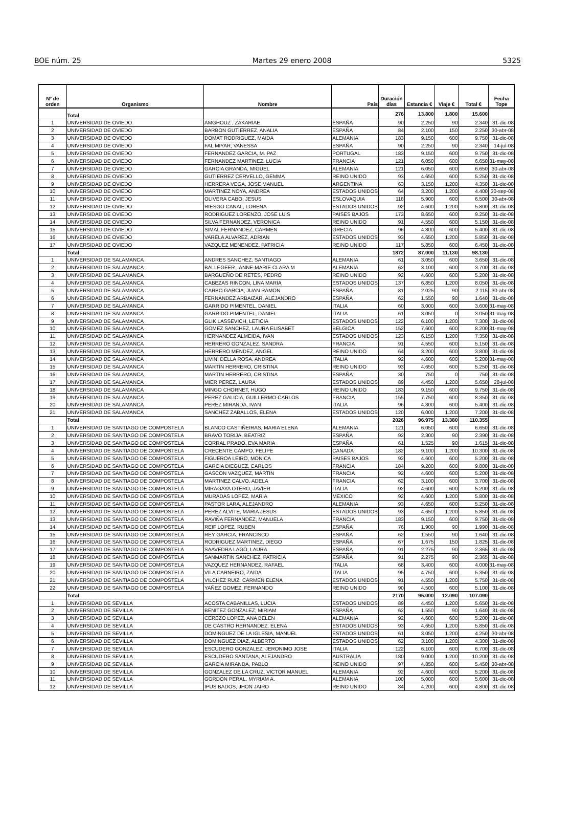BOE núm. 25 Martes 29 enero 2008 5325
| Nº de orden | Organismo | Nombre | País | Duración días | Estancia € | Viaje € | Total € | Fecha Tope |
| --- | --- | --- | --- | --- | --- | --- | --- | --- |
| | Total | | | 276 | 13.800 | 1.800 | 15.600 | |
| 1 | UNIVERSIDAD DE OVIEDO | AMGHOUZ , ZAKARIAE | ESPAÑA | 90 | 2.250 | 90 | 2.340 | 31-dic-08 |
| 2 | UNIVERSIDAD DE OVIEDO | BARBON GUTIERREZ, ANALIA | ESPAÑA | 84 | 2.100 | 150 | 2.250 | 30-abr-08 |
| 3 | UNIVERSIDAD DE OVIEDO | DOMAT RODRIGUEZ, MAIDA | ALEMANIA | 183 | 9.150 | 600 | 9.750 | 31-dic-08 |
| 4 | UNIVERSIDAD DE OVIEDO | FAL MIYAR, VANESSA | ESPAÑA | 90 | 2.250 | 90 | 2.340 | 14-jul-08 |
| 5 | UNIVERSIDAD DE OVIEDO | FERNANDEZ GARCIA, M. PAZ | PORTUGAL | 183 | 9.150 | 600 | 9.750 | 31-dic-08 |
| 6 | UNIVERSIDAD DE OVIEDO | FERNANDEZ MARTINEZ, LUCIA | FRANCIA | 121 | 6.050 | 600 | 6.650 | 31-may-08 |
| 7 | UNIVERSIDAD DE OVIEDO | GARCIA GRANDA, MIGUEL | ALEMANIA | 121 | 6.050 | 600 | 6.650 | 30-abr-08 |
| 8 | UNIVERSIDAD DE OVIEDO | GUTIERREZ CERVELLO, GEMMA | REINO UNIDO | 93 | 4.650 | 600 | 5.250 | 31-dic-08 |
| 9 | UNIVERSIDAD DE OVIEDO | HERRERA VEGA, JOSE MANUEL | ARGENTINA | 63 | 3.150 | 1.200 | 4.350 | 31-dic-08 |
| 10 | UNIVERSIDAD DE OVIEDO | MARTINEZ NOYA, ANDREA | ESTADOS UNIDOS | 64 | 3.200 | 1.200 | 4.400 | 30-sep-08 |
| 11 | UNIVERSIDAD DE OVIEDO | OLIVERA CABO, JESUS | ESLOVAQUIA | 118 | 5.900 | 600 | 6.500 | 30-abr-08 |
| 12 | UNIVERSIDAD DE OVIEDO | RIESGO CANAL, LORENA | ESTADOS UNIDOS | 92 | 4.600 | 1.200 | 5.800 | 31-dic-08 |
| 13 | UNIVERSIDAD DE OVIEDO | RODRIGUEZ LORENZO, JOSE LUIS | PAISES BAJOS | 173 | 8.650 | 600 | 9.250 | 31-dic-08 |
| 14 | UNIVERSIDAD DE OVIEDO | SILVA FERNANDEZ, VERONICA | REINO UNIDO | 91 | 4.550 | 600 | 5.150 | 31-dic-08 |
| 15 | UNIVERSIDAD DE OVIEDO | SIMAL FERNANDEZ, CARMEN | GRECIA | 96 | 4.800 | 600 | 5.400 | 31-dic-08 |
| 16 | UNIVERSIDAD DE OVIEDO | VARELA ALVAREZ, ADRIAN | ESTADOS UNIDOS | 93 | 4.650 | 1.200 | 5.850 | 31-dic-08 |
| 17 | UNIVERSIDAD DE OVIEDO | VAZQUEZ MENENDEZ, PATRICIA | REINO UNIDO | 117 | 5.850 | 600 | 6.450 | 31-dic-08 |
| | Total | | | 1872 | 87.000 | 11.130 | 98.130 | |
| 1 | UNIVERSIDAD DE SALAMANCA | ANDRES SANCHEZ, SANTIAGO | ALEMANIA | 61 | 3.050 | 600 | 3.650 | 31-dic-08 |
| 2 | UNIVERSIDAD DE SALAMANCA | BALLEGEER , ANNE-MARIE CLARA M | ALEMANIA | 62 | 3.100 | 600 | 3.700 | 31-dic-08 |
| 3 | UNIVERSIDAD DE SALAMANCA | BARGUEÑO DE RETES, PEDRO | REINO UNIDO | 92 | 4.600 | 600 | 5.200 | 31-dic-08 |
| 4 | UNIVERSIDAD DE SALAMANCA | CABEZAS RINCON, LINA MARIA | ESTADOS UNIDOS | 137 | 6.850 | 1.200 | 8.050 | 31-dic-08 |
| 5 | UNIVERSIDAD DE SALAMANCA | CARBO GARCIA, JUAN RAMON | ESPAÑA | 81 | 2.025 | 90 | 2.115 | 30-abr-08 |
| 6 | UNIVERSIDAD DE SALAMANCA | FERNANDEZ ARBAIZAR, ALEJANDRO | ESPAÑA | 62 | 1.550 | 90 | 1.640 | 31-dic-08 |
| 7 | UNIVERSIDAD DE SALAMANCA | GARRIDO PIMENTEL, DANIEL | ITALIA | 60 | 3.000 | 600 | 3.600 | 31-may-08 |
| 8 | UNIVERSIDAD DE SALAMANCA | GARRIDO PIMENTEL, DANIEL | ITALIA | 61 | 3.050 | 0 | 3.050 | 31-may-08 |
| 9 | UNIVERSIDAD DE SALAMANCA | GLIK LASSEVICH, LETICIA | ESTADOS UNIDOS | 122 | 6.100 | 1.200 | 7.300 | 31-dic-08 |
| 10 | UNIVERSIDAD DE SALAMANCA | GOMEZ SANCHEZ, LAURA ELISABET | BELGICA | 152 | 7.600 | 600 | 8.200 | 31-may-08 |
| 11 | UNIVERSIDAD DE SALAMANCA | HERNANDEZ ALMEIDA, IVAN | ESTADOS UNIDOS | 123 | 6.150 | 1.200 | 7.350 | 31-dic-08 |
| 12 | UNIVERSIDAD DE SALAMANCA | HERRERO GONZALEZ, SANDRA | FRANCIA | 91 | 4.550 | 600 | 5.150 | 31-dic-08 |
| 13 | UNIVERSIDAD DE SALAMANCA | HERRERO MENDEZ, ANGEL | REINO UNIDO | 64 | 3.200 | 600 | 3.800 | 31-dic-08 |
| 14 | UNIVERSIDAD DE SALAMANCA | LIVINI DELLA ROSA, ANDREA | ITALIA | 92 | 4.600 | 600 | 5.200 | 31-may-08 |
| 15 | UNIVERSIDAD DE SALAMANCA | MARTIN HERRERO, CRISTINA | REINO UNIDO | 93 | 4.650 | 600 | 5.250 | 31-dic-08 |
| 16 | UNIVERSIDAD DE SALAMANCA | MARTIN HERRERO, CRISTINA | ESPAÑA | 30 | 750 | 0 | 750 | 31-dic-08 |
| 17 | UNIVERSIDAD DE SALAMANCA | MIER PEREZ, LAURA | ESTADOS UNIDOS | 89 | 4.450 | 1.200 | 5.650 | 28-jul-08 |
| 18 | UNIVERSIDAD DE SALAMANCA | MINGO CHORNET, HUGO | REINO UNIDO | 183 | 9.150 | 600 | 9.750 | 31-dic-08 |
| 19 | UNIVERSIDAD DE SALAMANCA | PEREZ GALICIA, GUILLERMO-CARLOS | FRANCIA | 155 | 7.750 | 600 | 8.350 | 31-dic-08 |
| 20 | UNIVERSIDAD DE SALAMANCA | PEREZ MIRANDA, IVAN | ITALIA | 96 | 4.800 | 600 | 5.400 | 31-dic-08 |
| 21 | UNIVERSIDAD DE SALAMANCA | SANCHEZ ZABALLOS, ELENA | ESTADOS UNIDOS | 120 | 6.000 | 1.200 | 7.200 | 31-dic-08 |
| | Total | | | 2026 | 96.975 | 13.380 | 110.355 | |
| 1 | UNIVERSIDAD DE SANTIAGO DE COMPOSTELA | BLANCO CASTIÑEIRAS, MARIA ELENA | ALEMANIA | 121 | 6.050 | 600 | 6.650 | 31-dic-08 |
| 2 | UNIVERSIDAD DE SANTIAGO DE COMPOSTELA | BRAVO TORIJA, BEATRIZ | ESPAÑA | 92 | 2.300 | 90 | 2.390 | 31-dic-08 |
| 3 | UNIVERSIDAD DE SANTIAGO DE COMPOSTELA | CORRAL PRADO, EVA MARIA | ESPAÑA | 61 | 1.525 | 90 | 1.615 | 31-dic-08 |
| 4 | UNIVERSIDAD DE SANTIAGO DE COMPOSTELA | CRECENTE CAMPO, FELIPE | CANADA | 182 | 9.100 | 1.200 | 10.300 | 31-dic-08 |
| 5 | UNIVERSIDAD DE SANTIAGO DE COMPOSTELA | FIGUEROA LEIRO, MONICA | PAISES BAJOS | 92 | 4.600 | 600 | 5.200 | 31-dic-08 |
| 6 | UNIVERSIDAD DE SANTIAGO DE COMPOSTELA | GARCIA DIEGUEZ, CARLOS | FRANCIA | 184 | 9.200 | 600 | 9.800 | 31-dic-08 |
| 7 | UNIVERSIDAD DE SANTIAGO DE COMPOSTELA | GASCON VAZQUEZ, MARTIN | FRANCIA | 92 | 4.600 | 600 | 5.200 | 31-dic-08 |
| 8 | UNIVERSIDAD DE SANTIAGO DE COMPOSTELA | MARTINEZ CALVO, ADELA | FRANCIA | 62 | 3.100 | 600 | 3.700 | 31-dic-08 |
| 9 | UNIVERSIDAD DE SANTIAGO DE COMPOSTELA | MIRAGAYA OTERO, JAVIER | ITALIA | 92 | 4.600 | 600 | 5.200 | 31-dic-08 |
| 10 | UNIVERSIDAD DE SANTIAGO DE COMPOSTELA | MURADAS LOPEZ, MARIA | MEXICO | 92 | 4.600 | 1.200 | 5.800 | 31-dic-08 |
| 11 | UNIVERSIDAD DE SANTIAGO DE COMPOSTELA | PASTOR LARA, ALEJANDRO | ALEMANIA | 93 | 4.650 | 600 | 5.250 | 31-dic-08 |
| 12 | UNIVERSIDAD DE SANTIAGO DE COMPOSTELA | PEREZ ALVITE, MARIA JESUS | ESTADOS UNIDOS | 93 | 4.650 | 1.200 | 5.850 | 31-dic-08 |
| 13 | UNIVERSIDAD DE SANTIAGO DE COMPOSTELA | RAVIÑA FERNANDEZ, MANUELA | FRANCIA | 183 | 9.150 | 600 | 9.750 | 31-dic-08 |
| 14 | UNIVERSIDAD DE SANTIAGO DE COMPOSTELA | REIF LOPEZ, RUBEN | ESPAÑA | 76 | 1.900 | 90 | 1.990 | 31-dic-08 |
| 15 | UNIVERSIDAD DE SANTIAGO DE COMPOSTELA | REY GARCIA, FRANCISCO | ESPAÑA | 62 | 1.550 | 90 | 1.640 | 31-dic-08 |
| 16 | UNIVERSIDAD DE SANTIAGO DE COMPOSTELA | RODRIGUEZ MARTINEZ, DIEGO | ESPAÑA | 67 | 1.675 | 150 | 1.825 | 31-dic-08 |
| 17 | UNIVERSIDAD DE SANTIAGO DE COMPOSTELA | SAAVEDRA LAGO, LAURA | ESPAÑA | 91 | 2.275 | 90 | 2.365 | 31-dic-08 |
| 18 | UNIVERSIDAD DE SANTIAGO DE COMPOSTELA | SANMARTIN SANCHEZ, PATRICIA | ESPAÑA | 91 | 2.275 | 90 | 2.365 | 31-dic-08 |
| 19 | UNIVERSIDAD DE SANTIAGO DE COMPOSTELA | VAZQUEZ HERNANDEZ, RAFAEL | ITALIA | 68 | 3.400 | 600 | 4.000 | 31-may-08 |
| 20 | UNIVERSIDAD DE SANTIAGO DE COMPOSTELA | VILA CARNEIRO, ZAIDA | ITALIA | 95 | 4.750 | 600 | 5.350 | 31-dic-08 |
| 21 | UNIVERSIDAD DE SANTIAGO DE COMPOSTELA | VILCHEZ RUIZ, CARMEN ELENA | ESTADOS UNIDOS | 91 | 4.550 | 1.200 | 5.750 | 31-dic-08 |
| 22 | UNIVERSIDAD DE SANTIAGO DE COMPOSTELA | YAÑEZ GOMEZ, FERNANDO | REINO UNIDO | 90 | 4.500 | 600 | 5.100 | 31-dic-08 |
| | Total | | | 2170 | 95.000 | 12.090 | 107.090 | |
| 1 | UNIVERSIDAD DE SEVILLA | ACOSTA CABANILLAS, LUCIA | ESTADOS UNIDOS | 89 | 4.450 | 1.200 | 5.650 | 31-dic-08 |
| 2 | UNIVERSIDAD DE SEVILLA | BENITEZ GONZALEZ, MIRIAM | ESPAÑA | 62 | 1.550 | 90 | 1.640 | 31-dic-08 |
| 3 | UNIVERSIDAD DE SEVILLA | CEREZO LOPEZ, ANA BELEN | ALEMANIA | 92 | 4.600 | 600 | 5.200 | 31-dic-08 |
| 4 | UNIVERSIDAD DE SEVILLA | DE CASTRO HERNANDEZ, ELENA | ESTADOS UNIDOS | 93 | 4.650 | 1.200 | 5.850 | 31-dic-08 |
| 5 | UNIVERSIDAD DE SEVILLA | DOMINGUEZ DE LA IGLESIA, MANUEL | ESTADOS UNIDOS | 61 | 3.050 | 1.200 | 4.250 | 30-abr-08 |
| 6 | UNIVERSIDAD DE SEVILLA | DOMINGUEZ DIAZ, ALBERTO | ESTADOS UNIDOS | 62 | 3.100 | 1.200 | 4.300 | 31-dic-08 |
| 7 | UNIVERSIDAD DE SEVILLA | ESCUDERO GONZALEZ, JERONIMO JOSE | ITALIA | 122 | 6.100 | 600 | 6.700 | 31-dic-08 |
| 8 | UNIVERSIDAD DE SEVILLA | ESCUDERO SANTANA, ALEJANDRO | AUSTRALIA | 180 | 9.000 | 1.200 | 10.200 | 31-dic-08 |
| 9 | UNIVERSIDAD DE SEVILLA | GARCIA MIRANDA, PABLO | REINO UNIDO | 97 | 4.850 | 600 | 5.450 | 30-abr-08 |
| 10 | UNIVERSIDAD DE SEVILLA | GONZALEZ DE LA CRUZ, VICTOR MANUEL | ALEMANIA | 92 | 4.600 | 600 | 5.200 | 31-dic-08 |
| 11 | UNIVERSIDAD DE SEVILLA | GORDON PERAL, MYRIAM A. | ALEMANIA | 100 | 5.000 | 600 | 5.600 | 31-dic-08 |
| 12 | UNIVERSIDAD DE SEVILLA | IPUS BADOS, JHON JAIRO | REINO UNIDO | 84 | 4.200 | 600 | 4.800 | 31-dic-08 |